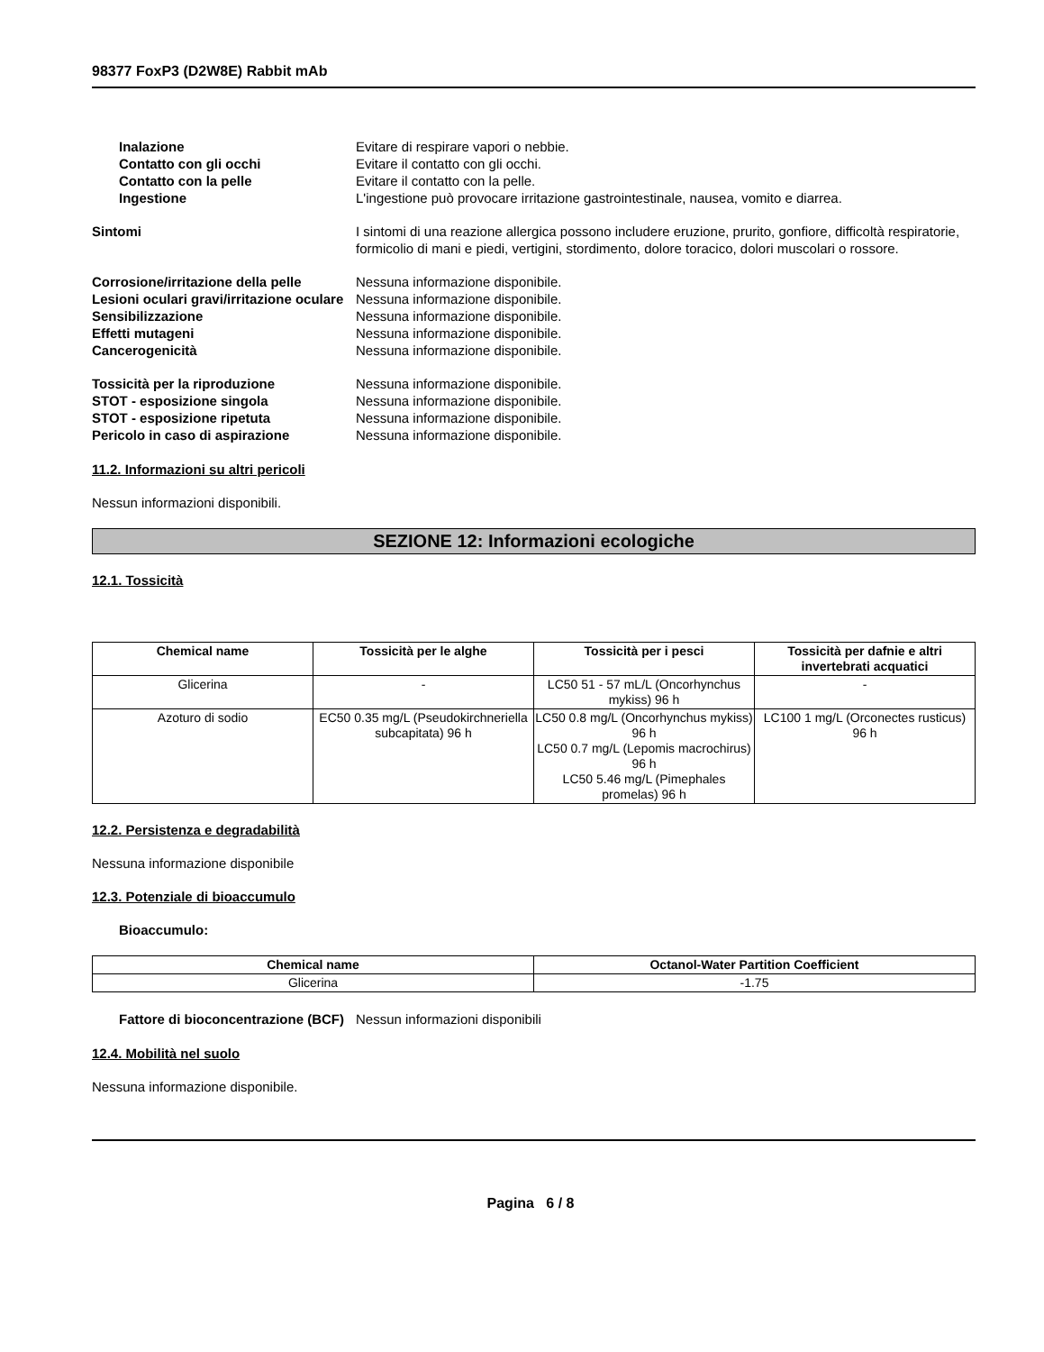98377 FoxP3 (D2W8E) Rabbit mAb
Inalazione Evitare di respirare vapori o nebbie.
Contatto con gli occhi Evitare il contatto con gli occhi.
Contatto con la pelle Evitare il contatto con la pelle.
Ingestione L'ingestione può provocare irritazione gastrointestinale, nausea, vomito e diarrea.
Sintomi I sintomi di una reazione allergica possono includere eruzione, prurito, gonfiore, difficoltà respiratorie, formicolio di mani e piedi, vertigini, stordimento, dolore toracico, dolori muscolari o rossore.
Corrosione/irritazione della pelle
Nessuna informazione disponibile.
Lesioni oculari gravi/irritazione oculare
Nessuna informazione disponibile.
Sensibilizzazione Nessuna informazione disponibile.
Effetti mutageni Nessuna informazione disponibile.
Cancerogenicità Nessuna informazione disponibile.
Tossicità per la riproduzione Nessuna informazione disponibile.
STOT - esposizione singola Nessuna informazione disponibile.
STOT - esposizione ripetuta Nessuna informazione disponibile.
Pericolo in caso di aspirazione Nessuna informazione disponibile.
11.2. Informazioni su altri pericoli
Nessun informazioni disponibili.
SEZIONE 12: Informazioni ecologiche
12.1. Tossicità
| Chemical name | Tossicità per le alghe | Tossicità per i pesci | Tossicità per dafnie e altri invertebrati acquatici |
| --- | --- | --- | --- |
| Glicerina | - | LC50 51 - 57 mL/L (Oncorhynchus mykiss) 96 h | - |
| Azoturo di sodio | EC50 0.35 mg/L (Pseudokirchneriella subcapitata) 96 h | LC50 0.8 mg/L (Oncorhynchus mykiss) 96 h LC50 0.7 mg/L (Lepomis macrochirus) 96 h LC50 5.46 mg/L (Pimephales promelas) 96 h | LC100 1 mg/L (Orconectes rusticus) 96 h |
12.2. Persistenza e degradabilità
Nessuna informazione disponibile
12.3. Potenziale di bioaccumulo
Bioaccumulo:
| Chemical name | Octanol-Water Partition Coefficient |
| --- | --- |
| Glicerina | -1.75 |
Fattore di bioconcentrazione (BCF)
Nessun informazioni disponibili
12.4. Mobilità nel suolo
Nessuna informazione disponibile.
Pagina 6 / 8